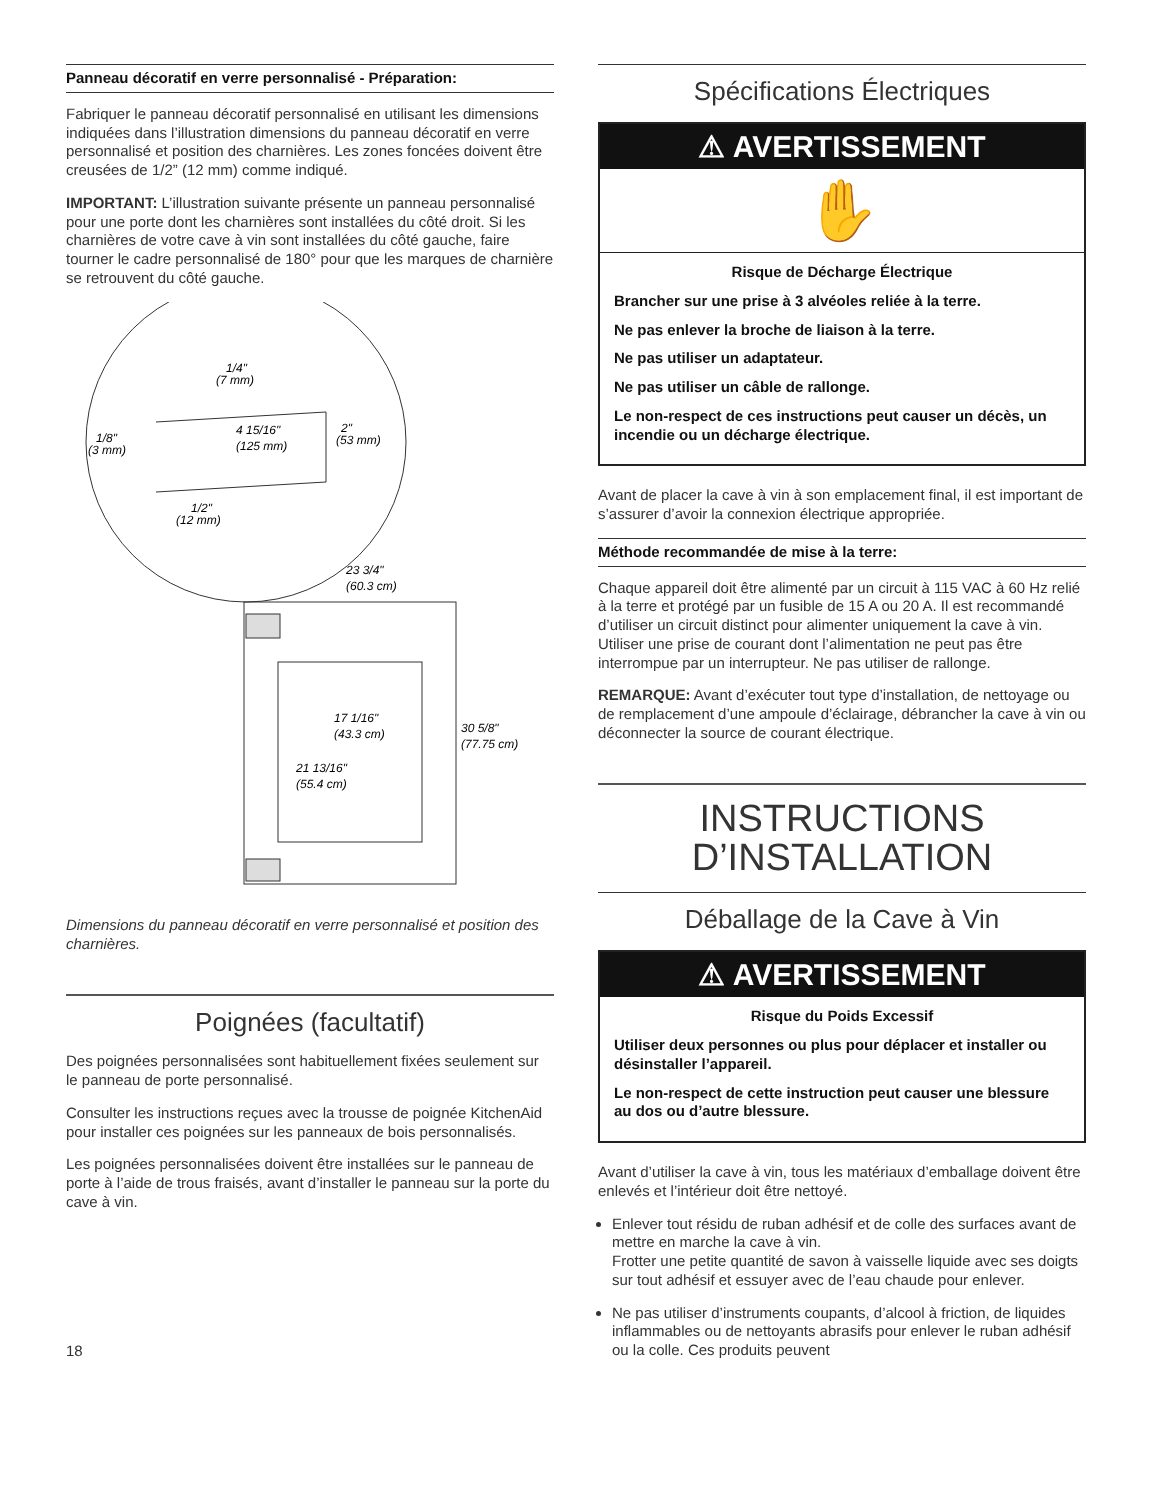Panneau décoratif en verre personnalisé - Préparation:
Fabriquer le panneau décoratif personnalisé en utilisant les dimensions indiquées dans l’illustration dimensions du panneau décoratif en verre personnalisé et position des charnières. Les zones foncées doivent être creusées de 1/2” (12 mm) comme indiqué.
IMPORTANT: L’illustration suivante présente un panneau personnalisé pour une porte dont les charnières sont installées du côté droit. Si les charnières de votre cave à vin sont installées du côté gauche, faire tourner le cadre personnalisé de 180° pour que les marques de charnière se retrouvent du côté gauche.
1/4"
(7 mm)
4 15/16"
(125 mm)
2"
(53 mm)
1/8"
(3 mm)
1/2"
(12 mm)
23 3/4"
(60.3 cm)
17 1/16"
(43.3 cm)
30 5/8"
(77.75 cm)
21 13/16"
(55.4 cm)
Dimensions du panneau décoratif en verre personnalisé et position des charnières.
Poignées (facultatif)
Des poignées personnalisées sont habituellement fixées seulement sur le panneau de porte personnalisé.
Consulter les instructions reçues avec la trousse de poignée KitchenAid pour installer ces poignées sur les panneaux de bois personnalisés.
Les poignées personnalisées doivent être installées sur le panneau de porte à l’aide de trous fraisés, avant d’installer le panneau sur la porte du cave à vin.
18
Spécifications Électriques
⚠ AVERTISSEMENT
✋
Risque de Décharge Électrique
Brancher sur une prise à 3 alvéoles reliée à la terre.
Ne pas enlever la broche de liaison à la terre.
Ne pas utiliser un adaptateur.
Ne pas utiliser un câble de rallonge.
Le non-respect de ces instructions peut causer un décès, un incendie ou un décharge électrique.
Avant de placer la cave à vin à son emplacement final, il est important de s’assurer d’avoir la connexion électrique appropriée.
Méthode recommandée de mise à la terre:
Chaque appareil doit être alimenté par un circuit à 115 VAC à 60 Hz relié à la terre et protégé par un fusible de 15 A ou 20 A. Il est recommandé d’utiliser un circuit distinct pour alimenter uniquement la cave à vin. Utiliser une prise de courant dont l’alimentation ne peut pas être interrompue par un interrupteur. Ne pas utiliser de rallonge.
REMARQUE: Avant d’exécuter tout type d’installation, de nettoyage ou de remplacement d’une ampoule d’éclairage, débrancher la cave à vin ou déconnecter la source de courant électrique.
INSTRUCTIONS
D’INSTALLATION
Déballage de la Cave à Vin
⚠ AVERTISSEMENT
Risque du Poids Excessif
Utiliser deux personnes ou plus pour déplacer et installer ou désinstaller l’appareil.
Le non-respect de cette instruction peut causer une blessure au dos ou d’autre blessure.
Avant d’utiliser la cave à vin, tous les matériaux d’emballage doivent être enlevés et l’intérieur doit être nettoyé.
Enlever tout résidu de ruban adhésif et de colle des surfaces avant de mettre en marche la cave à vin.
Frotter une petite quantité de savon à vaisselle liquide avec ses doigts sur tout adhésif et essuyer avec de l’eau chaude pour enlever.
Ne pas utiliser d’instruments coupants, d’alcool à friction, de liquides inflammables ou de nettoyants abrasifs pour enlever le ruban adhésif ou la colle. Ces produits peuvent